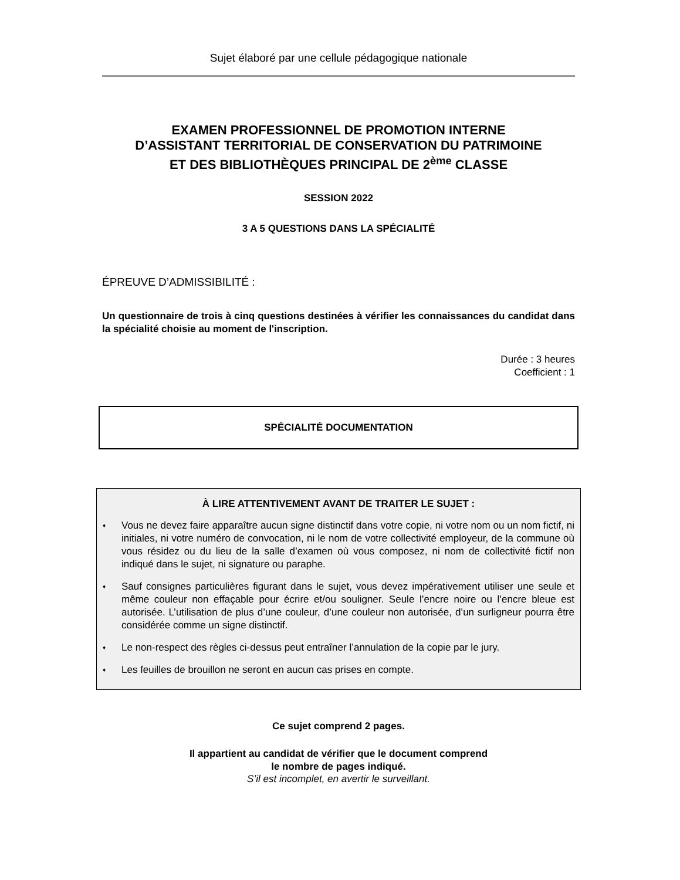Sujet élaboré par une cellule pédagogique nationale
EXAMEN PROFESSIONNEL DE PROMOTION INTERNE
D’ASSISTANT TERRITORIAL DE CONSERVATION DU PATRIMOINE
ET DES BIBLIOTHÈQUES PRINCIPAL DE 2<sup>ème</sup> CLASSE
SESSION 2022
3 A 5 QUESTIONS DANS LA SPÉCIALITÉ
ÉPREUVE D’ADMISSIBILITÉ :
Un questionnaire de trois à cinq questions destinées à vérifier les connaissances du candidat dans la spécialité choisie au moment de l'inscription.
Durée : 3 heures
Coefficient : 1
SPÉCIALITÉ DOCUMENTATION
À LIRE ATTENTIVEMENT AVANT DE TRAITER LE SUJET :
♦ Vous ne devez faire apparaître aucun signe distinctif dans votre copie, ni votre nom ou un nom fictif, ni initiales, ni votre numéro de convocation, ni le nom de votre collectivité employeur, de la commune où vous résidez ou du lieu de la salle d’examen où vous composez, ni nom de collectivité fictif non indiqué dans le sujet, ni signature ou paraphe.
♦ Sauf consignes particulières figurant dans le sujet, vous devez impérativement utiliser une seule et même couleur non effaçable pour écrire et/ou souligner. Seule l’encre noire ou l’encre bleue est autorisée. L’utilisation de plus d’une couleur, d’une couleur non autorisée, d’un surligneur pourra être considérée comme un signe distinctif.
♦ Le non-respect des règles ci-dessus peut entraîner l’annulation de la copie par le jury.
♦ Les feuilles de brouillon ne seront en aucun cas prises en compte.
Ce sujet comprend 2 pages.
Il appartient au candidat de vérifier que le document comprend
le nombre de pages indiqué.
S’il est incomplet, en avertir le surveillant.